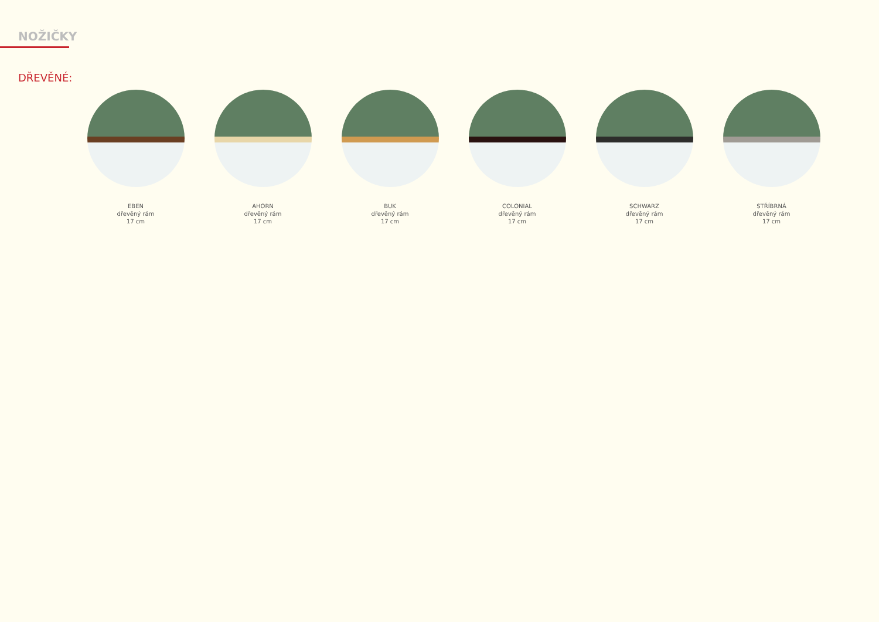NOŽIČKY
DŘEVĚNÉ:
EBEN
dřevěný rám
17 cm
AHORN
dřevěný rám
17 cm
BUK
dřevěný rám
17 cm
COLONIAL
dřevěný rám
17 cm
SCHWARZ
dřevěný rám
17 cm
STŘÍBRNÁ
dřevěný rám
17 cm